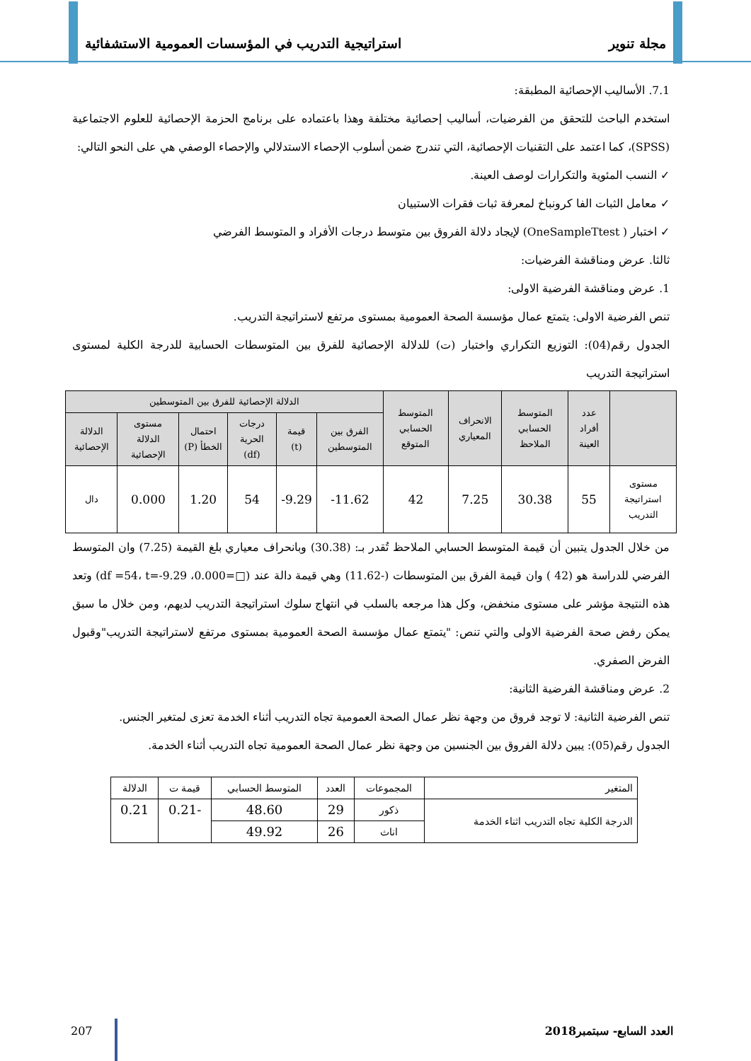مجلة تنوير استراتيجية التدريب في المؤسسات العمومية الاستشفائية
7.1. الأساليب الإحصائية المطبقة:
استخدم الباحث للتحقق من الفرضيات، أساليب إحصائية مختلفة وهذا باعتماده على برنامج الحزمة الإحصائية للعلوم الاجتماعية (SPSS)، كما اعتمد على التقنيات الإحصائية، التي تندرج ضمن أسلوب الإحصاء الاستدلالي والإحصاء الوصفي هي على النحو التالي:
✓ النسب المئوية والتكرارات لوصف العينة.
✓ معامل الثبات الفا كرونباخ لمعرفة ثبات فقرات الاستبيان
✓ اختبار ( OneSampleTtest) لإيجاد دلالة الفروق بين متوسط درجات الأفراد و المتوسط الفرضي
ثالثا. عرض ومناقشة الفرضيات:
1. عرض ومناقشة الفرضية الاولى:
تنص الفرضية الاولى: يتمتع عمال مؤسسة الصحة العمومية بمستوى مرتفع لاستراتيجة التدريب.
الجدول رقم(04): التوزيع التكراري واختبار (ت) للدلالة الإحصائية للفرق بين المتوسطات الحسابية للدرجة الكلية لمستوى استراتيجة التدريب
| | عدد أفراد العينة | المتوسط الحسابي الملاحظ | الانحراف المعياري | المتوسط الحسابي المتوقع | الدلالة الإحصائية للفرق بين المتوسطين | | | | | |
| --- | --- | --- | --- | --- | --- | --- | --- | --- | --- | --- |
| | | | | | الفرق بين المتوسطين | قيمة (t) | درجات الحرية (df) | احتمال الخطأ (P) | مستوى الدلالة الإحصائية | الدلالة الإحصائية |
| مستوى استراتيجة التدريب | 55 | 30.38 | 7.25 | 42 | 11.62- | 9.29- | 54 | 1.20 | 0.000 | دال |
من خلال الجدول يتبين أن قيمة المتوسط الحسابي الملاحظ تُقدر بـ: (30.38) وبانحراف معياري بلغ القيمة (7.25) وان المتوسط الفرضي للدراسة هو (42 ) وان قيمة الفرق بين المتوسطات (-11.62) وهي قيمة دالة عند (□=0.000، df =54، t=-9.29) وتعد هذه النتيجة مؤشر على مستوى منخفض، وكل هذا مرجعه بالسلب في انتهاج سلوك استراتيجة التدريب لديهم، ومن خلال ما سبق يمكن رفض صحة الفرضية الاولى والتي تنص: "يتمتع عمال مؤسسة الصحة العمومية بمستوى مرتفع لاستراتيجة التدريب"وقبول الفرض الصفري.
2. عرض ومناقشة الفرضية الثانية:
تنص الفرضية الثانية: لا توجد فروق من وجهة نظر عمال الصحة العمومية تجاه التدريب أثناء الخدمة تعزى لمتغير الجنس.
الجدول رقم(05): يبين دلالة الفروق بين الجنسين من وجهة نظر عمال الصحة العمومية تجاه التدريب أثناء الخدمة.
| المتغير | المجموعات | العدد | المتوسط الحسابي | قيمة ت | الدلالة |
| الدرجة الكلية تجاه التدريب اثناء الخدمة | ذكور | 29 | 48.60 | -0.21 | 0.21 |
| | اناث | 26 | 49.92 | | |
العدد السابع- سبتمبر2018 207